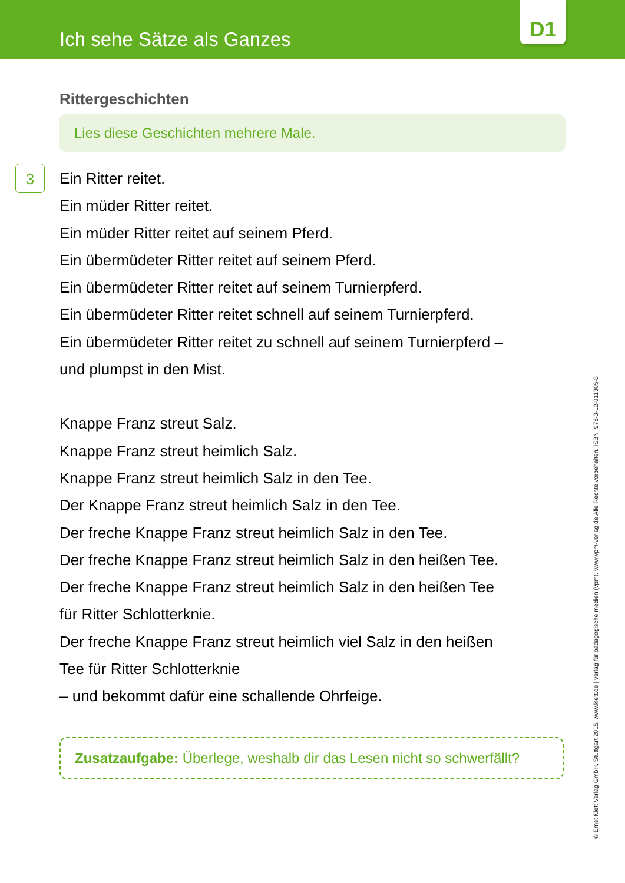Ich sehe Sätze als Ganzes
D1
Rittergeschichten
Lies diese Geschichten mehrere Male.
3
Ein Ritter reitet.
Ein müder Ritter reitet.
Ein müder Ritter reitet auf seinem Pferd.
Ein übermüdeter Ritter reitet auf seinem Pferd.
Ein übermüdeter Ritter reitet auf seinem Turnierpferd.
Ein übermüdeter Ritter reitet schnell auf seinem Turnierpferd.
Ein übermüdeter Ritter reitet zu schnell auf seinem Turnierpferd –
und plumpst in den Mist.
Knappe Franz streut Salz.
Knappe Franz streut heimlich Salz.
Knappe Franz streut heimlich Salz in den Tee.
Der Knappe Franz streut heimlich Salz in den Tee.
Der freche Knappe Franz streut heimlich Salz in den Tee.
Der freche Knappe Franz streut heimlich Salz in den heißen Tee.
Der freche Knappe Franz streut heimlich Salz in den heißen Tee
für Ritter Schlotterknie.
Der freche Knappe Franz streut heimlich viel Salz in den heißen
Tee für Ritter Schlotterknie
– und bekommt dafür eine schallende Ohrfeige.
Zusatzaufgabe: Überlege, weshalb dir das Lesen nicht so schwerfällt?
© Ernst Klett Verlag GmbH, Stuttgart 2015. www.klett.de | verlag für pädagogische medien (vpm). www.vpm-verlag.de Alle Rechte vorbehalten. ISBN: 978-3-12-011305-8